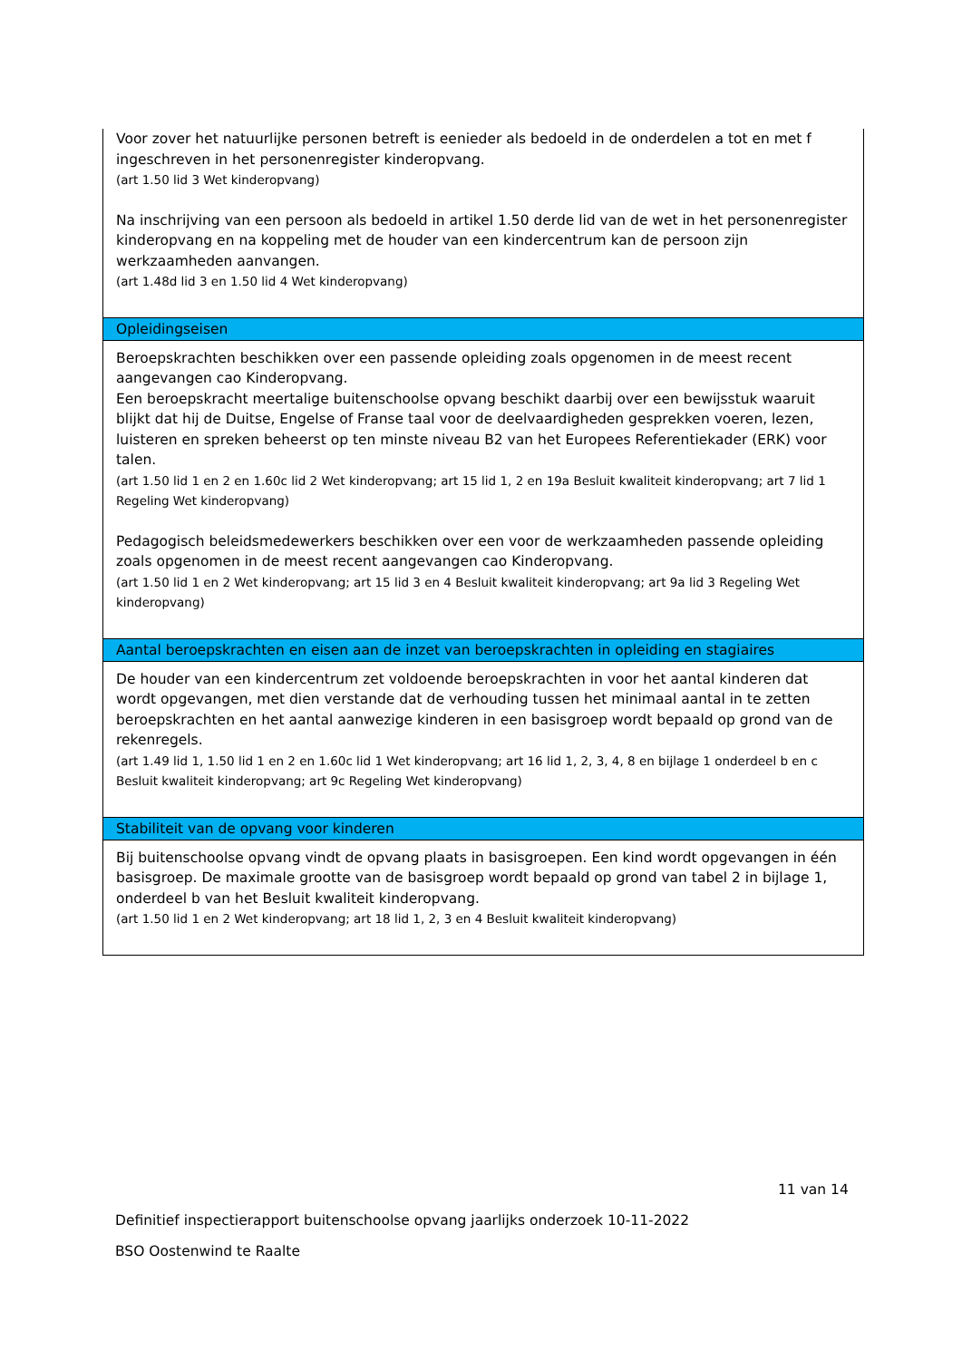| Voor zover het natuurlijke personen betreft is eenieder als bedoeld in de onderdelen a tot en met f ingeschreven in het personenregister kinderopvang. (art 1.50 lid 3 Wet kinderopvang) Na inschrijving van een persoon als bedoeld in artikel 1.50 derde lid van de wet in het personenregister kinderopvang en na koppeling met de houder van een kindercentrum kan de persoon zijn werkzaamheden aanvangen. (art 1.48d lid 3 en 1.50 lid 4 Wet kinderopvang) |
| Opleidingseisen |
| Beroepskrachten beschikken over een passende opleiding zoals opgenomen in de meest recent aangevangen cao Kinderopvang. Een beroepskracht meertalige buitenschoolse opvang beschikt daarbij over een bewijsstuk waaruit blijkt dat hij de Duitse, Engelse of Franse taal voor de deelvaardigheden gesprekken voeren, lezen, luisteren en spreken beheerst op ten minste niveau B2 van het Europees Referentiekader (ERK) voor talen. (art 1.50 lid 1 en 2 en 1.60c lid 2 Wet kinderopvang; art 15 lid 1, 2 en 19a Besluit kwaliteit kinderopvang; art 7 lid 1 Regeling Wet kinderopvang) Pedagogisch beleidsmedewerkers beschikken over een voor de werkzaamheden passende opleiding zoals opgenomen in de meest recent aangevangen cao Kinderopvang. (art 1.50 lid 1 en 2 Wet kinderopvang; art 15 lid 3 en 4 Besluit kwaliteit kinderopvang; art 9a lid 3 Regeling Wet kinderopvang) |
| Aantal beroepskrachten en eisen aan de inzet van beroepskrachten in opleiding en stagiaires |
| De houder van een kindercentrum zet voldoende beroepskrachten in voor het aantal kinderen dat wordt opgevangen, met dien verstande dat de verhouding tussen het minimaal aantal in te zetten beroepskrachten en het aantal aanwezige kinderen in een basisgroep wordt bepaald op grond van de rekenregels. (art 1.49 lid 1, 1.50 lid 1 en 2 en 1.60c lid 1 Wet kinderopvang; art 16 lid 1, 2, 3, 4, 8 en bijlage 1 onderdeel b en c Besluit kwaliteit kinderopvang; art 9c Regeling Wet kinderopvang) |
| Stabiliteit van de opvang voor kinderen |
| Bij buitenschoolse opvang vindt de opvang plaats in basisgroepen. Een kind wordt opgevangen in één basisgroep. De maximale grootte van de basisgroep wordt bepaald op grond van tabel 2 in bijlage 1, onderdeel b van het Besluit kwaliteit kinderopvang. (art 1.50 lid 1 en 2 Wet kinderopvang; art 18 lid 1, 2, 3 en 4 Besluit kwaliteit kinderopvang) |
11 van 14
Definitief inspectierapport buitenschoolse opvang jaarlijks onderzoek 10-11-2022
BSO Oostenwind te Raalte